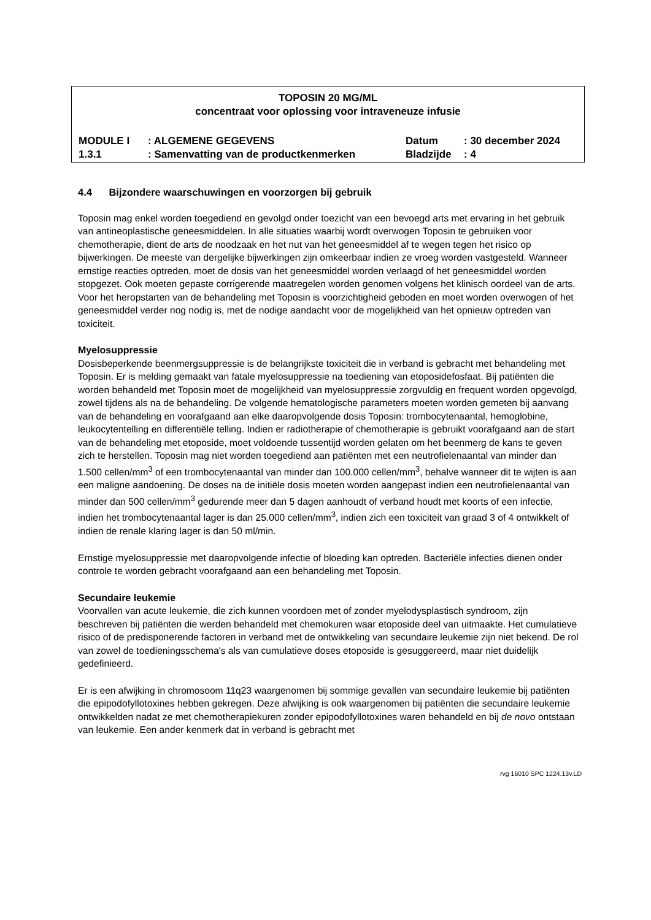TOPOSIN 20 MG/ML
concentraat voor oplossing voor intraveneuze infusie
| MODULE I | : ALGEMENE GEGEVENS | Datum | : 30 december 2024 |
| 1.3.1 | : Samenvatting van de productkenmerken | Bladzijde | : 4 |
4.4 Bijzondere waarschuwingen en voorzorgen bij gebruik
Toposin mag enkel worden toegediend en gevolgd onder toezicht van een bevoegd arts met ervaring in het gebruik van antineoplastische geneesmiddelen. In alle situaties waarbij wordt overwogen Toposin te gebruiken voor chemotherapie, dient de arts de noodzaak en het nut van het geneesmiddel af te wegen tegen het risico op bijwerkingen. De meeste van dergelijke bijwerkingen zijn omkeerbaar indien ze vroeg worden vastgesteld. Wanneer ernstige reacties optreden, moet de dosis van het geneesmiddel worden verlaagd of het geneesmiddel worden stopgezet. Ook moeten gepaste corrigerende maatregelen worden genomen volgens het klinisch oordeel van de arts. Voor het heropstarten van de behandeling met Toposin is voorzichtigheid geboden en moet worden overwogen of het geneesmiddel verder nog nodig is, met de nodige aandacht voor de mogelijkheid van het opnieuw optreden van toxiciteit.
Myelosuppressie
Dosisbeperkende beenmergsuppressie is de belangrijkste toxiciteit die in verband is gebracht met behandeling met Toposin. Er is melding gemaakt van fatale myelosuppressie na toediening van etoposidefosfaat. Bij patiënten die worden behandeld met Toposin moet de mogelijkheid van myelosuppressie zorgvuldig en frequent worden opgevolgd, zowel tijdens als na de behandeling. De volgende hematologische parameters moeten worden gemeten bij aanvang van de behandeling en voorafgaand aan elke daaropvolgende dosis Toposin: trombocytenaantal, hemoglobine, leukocytentelling en differentiële telling. Indien er radiotherapie of chemotherapie is gebruikt voorafgaand aan de start van de behandeling met etoposide, moet voldoende tussentijd worden gelaten om het beenmerg de kans te geven zich te herstellen. Toposin mag niet worden toegediend aan patiënten met een neutrofielenaantal van minder dan 1.500 cellen/mm<sup>3</sup> of een trombocytenaantal van minder dan 100.000 cellen/mm<sup>3</sup>, behalve wanneer dit te wijten is aan een maligne aandoening. De doses na de initiële dosis moeten worden aangepast indien een neutrofielenaantal van minder dan 500 cellen/mm<sup>3</sup> gedurende meer dan 5 dagen aanhoudt of verband houdt met koorts of een infectie, indien het trombocytenaantal lager is dan 25.000 cellen/mm<sup>3</sup>, indien zich een toxiciteit van graad 3 of 4 ontwikkelt of indien de renale klaring lager is dan 50 ml/min.
Ernstige myelosuppressie met daaropvolgende infectie of bloeding kan optreden. Bacteriële infecties dienen onder controle te worden gebracht voorafgaand aan een behandeling met Toposin.
Secundaire leukemie
Voorvallen van acute leukemie, die zich kunnen voordoen met of zonder myelodysplastisch syndroom, zijn beschreven bij patiënten die werden behandeld met chemokuren waar etoposide deel van uitmaakte. Het cumulatieve risico of de predisponerende factoren in verband met de ontwikkeling van secundaire leukemie zijn niet bekend. De rol van zowel de toedieningsschema's als van cumulatieve doses etoposide is gesuggereerd, maar niet duidelijk gedefinieerd.
Er is een afwijking in chromosoom 11q23 waargenomen bij sommige gevallen van secundaire leukemie bij patiënten die epipodofyllotoxines hebben gekregen. Deze afwijking is ook waargenomen bij patiënten die secundaire leukemie ontwikkelden nadat ze met chemotherapiekuren zonder epipodofyllotoxines waren behandeld en bij de novo ontstaan van leukemie. Een ander kenmerk dat in verband is gebracht met
rvg 16010 SPC 1224.13v.LD